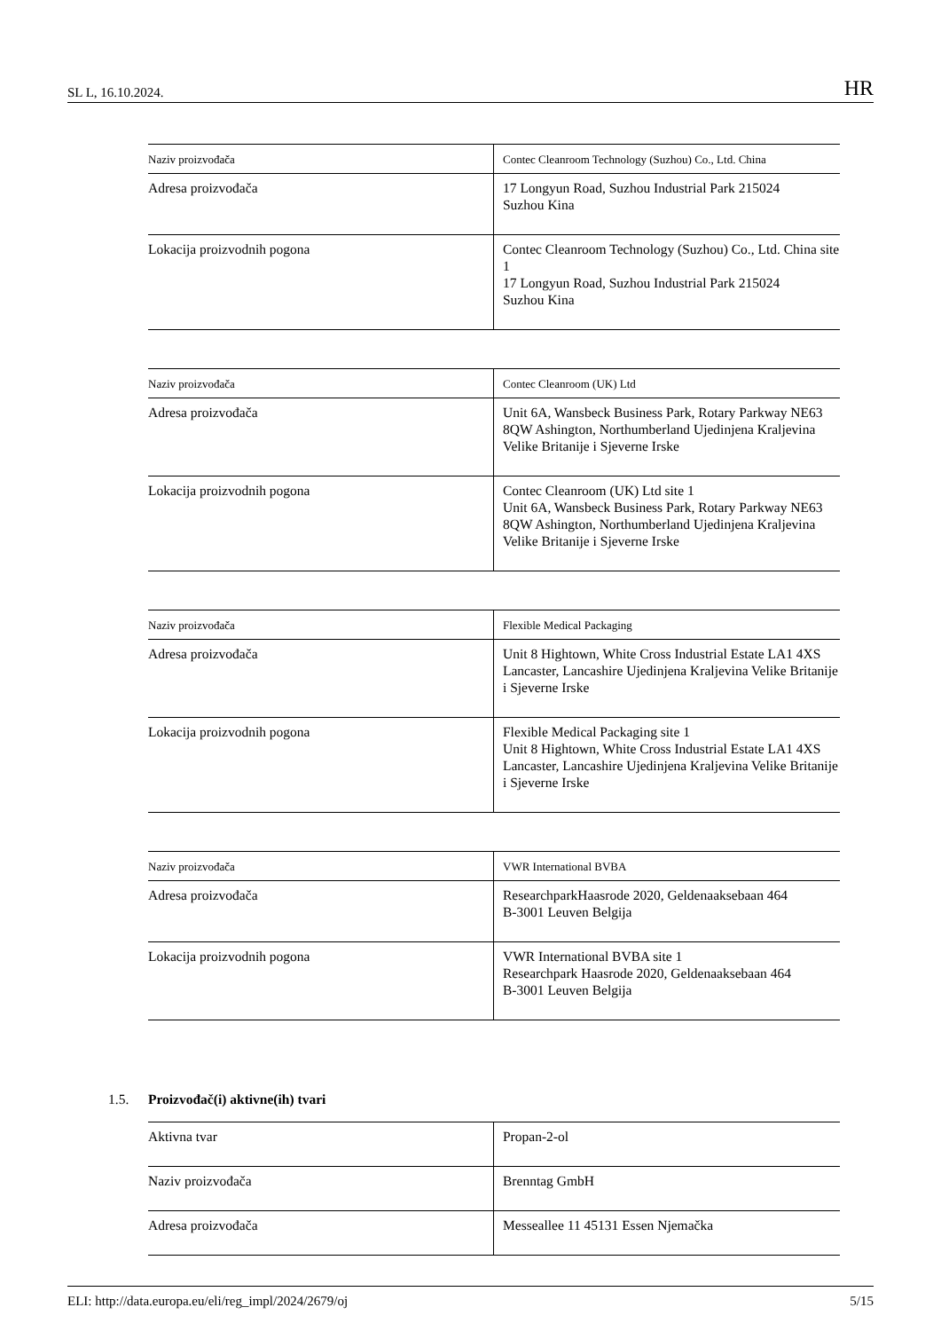SL L, 16.10.2024. HR
| Naziv proizvođača | Contec Cleanroom Technology (Suzhou) Co., Ltd. China |
| Adresa proizvođača | 17 Longyun Road, Suzhou Industrial Park 215024 Suzhou Kina |
| Lokacija proizvodnih pogona | Contec Cleanroom Technology (Suzhou) Co., Ltd. China site 1 17 Longyun Road, Suzhou Industrial Park 215024 Suzhou Kina |
| Naziv proizvođača | Contec Cleanroom (UK) Ltd |
| Adresa proizvođača | Unit 6A, Wansbeck Business Park, Rotary Parkway NE63 8QW Ashington, Northumberland Ujedinjena Kraljevina Velike Britanije i Sjeverne Irske |
| Lokacija proizvodnih pogona | Contec Cleanroom (UK) Ltd site 1 Unit 6A, Wansbeck Business Park, Rotary Parkway NE63 8QW Ashington, Northumberland Ujedinjena Kraljevina Velike Britanije i Sjeverne Irske |
| Naziv proizvođača | Flexible Medical Packaging |
| Adresa proizvođača | Unit 8 Hightown, White Cross Industrial Estate LA1 4XS Lancaster, Lancashire Ujedinjena Kraljevina Velike Britanije i Sjeverne Irske |
| Lokacija proizvodnih pogona | Flexible Medical Packaging site 1 Unit 8 Hightown, White Cross Industrial Estate LA1 4XS Lancaster, Lancashire Ujedinjena Kraljevina Velike Britanije i Sjeverne Irske |
| Naziv proizvođača | VWR International BVBA |
| Adresa proizvođača | ResearchparkHaasrode 2020, Geldenaaksebaan 464 B-3001 Leuven Belgija |
| Lokacija proizvodnih pogona | VWR International BVBA site 1 Researchpark Haasrode 2020, Geldenaaksebaan 464 B-3001 Leuven Belgija |
1.5. Proizvođač(i) aktivne(ih) tvari
| Aktivna tvar | Propan-2-ol |
| Naziv proizvođača | Brenntag GmbH |
| Adresa proizvođača | Messeallee 11 45131 Essen Njemačka |
ELI: http://data.europa.eu/eli/reg_impl/2024/2679/oj 5/15